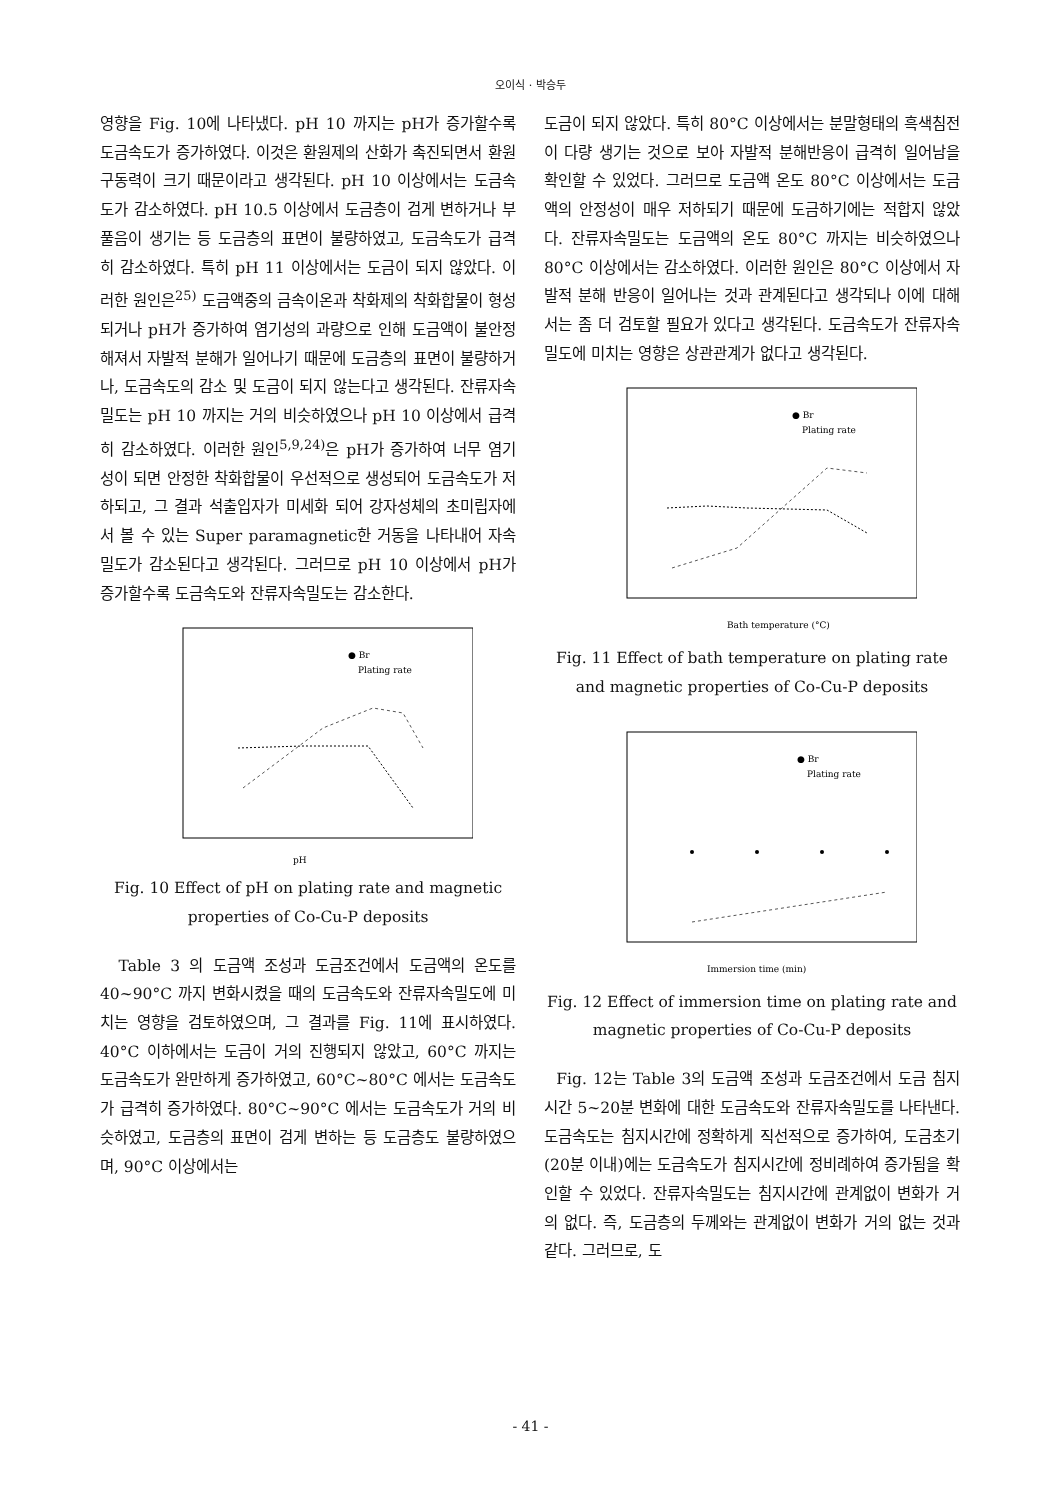오이식 · 박승두
영향을 Fig. 10에 나타냈다. pH 10 까지는 pH가 증가할수록 도금속도가 증가하였다. 이것은 환원제의 산화가 촉진되면서 환원구동력이 크기 때문이라고 생각된다. pH 10 이상에서는 도금속도가 감소하였다. pH 10.5 이상에서 도금층이 검게 변하거나 부풀음이 생기는 등 도금층의 표면이 불량하였고, 도금속도가 급격히 감소하였다. 특히 pH 11 이상에서는 도금이 되지 않았다. 이러한 원인은<sup>25)</sup> 도금액중의 금속이온과 착화제의 착화합물이 형성되거나 pH가 증가하여 염기성의 과량으로 인해 도금액이 불안정해져서 자발적 분해가 일어나기 때문에 도금층의 표면이 불량하거나, 도금속도의 감소 및 도금이 되지 않는다고 생각된다. 잔류자속밀도는 pH 10 까지는 거의 비슷하였으나 pH 10 이상에서 급격히 감소하였다. 이러한 원인<sup>5,9,24)</sup>은 pH가 증가하여 너무 염기성이 되면 안정한 착화합물이 우선적으로 생성되어 도금속도가 저하되고, 그 결과 석출입자가 미세화 되어 강자성체의 초미립자에서 볼 수 있는 Super paramagnetic한 거동을 나타내어 자속밀도가 감소된다고 생각된다. 그러므로 pH 10 이상에서 pH가 증가할수록 도금속도와 잔류자속밀도는 감소한다.
pH
● Br
Plating rate
Fig. 10 Effect of pH on plating rate and magnetic properties of Co-Cu-P deposits
Table 3 의 도금액 조성과 도금조건에서 도금액의 온도를 40~90°C 까지 변화시켰을 때의 도금속도와 잔류자속밀도에 미치는 영향을 검토하였으며, 그 결과를 Fig. 11에 표시하였다. 40°C 이하에서는 도금이 거의 진행되지 않았고, 60°C 까지는 도금속도가 완만하게 증가하였고, 60°C~80°C 에서는 도금속도가 급격히 증가하였다. 80°C~90°C 에서는 도금속도가 거의 비슷하였고, 도금층의 표면이 검게 변하는 등 도금층도 불량하였으며, 90°C 이상에서는
도금이 되지 않았다. 특히 80°C 이상에서는 분말형태의 흑색침전이 다량 생기는 것으로 보아 자발적 분해반응이 급격히 일어남을 확인할 수 있었다. 그러므로 도금액 온도 80°C 이상에서는 도금액의 안정성이 매우 저하되기 때문에 도금하기에는 적합지 않았다. 잔류자속밀도는 도금액의 온도 80°C 까지는 비슷하였으나 80°C 이상에서는 감소하였다. 이러한 원인은 80°C 이상에서 자발적 분해 반응이 일어나는 것과 관계된다고 생각되나 이에 대해서는 좀 더 검토할 필요가 있다고 생각된다. 도금속도가 잔류자속밀도에 미치는 영향은 상관관계가 없다고 생각된다.
Bath temperature (°C)
● Br
Plating rate
Fig. 11 Effect of bath temperature on plating rate and magnetic properties of Co-Cu-P deposits
Immersion time (min)
● Br
Plating rate
Fig. 12 Effect of immersion time on plating rate and magnetic properties of Co-Cu-P deposits
Fig. 12는 Table 3의 도금액 조성과 도금조건에서 도금 침지시간 5~20분 변화에 대한 도금속도와 잔류자속밀도를 나타낸다. 도금속도는 침지시간에 정확하게 직선적으로 증가하여, 도금초기(20분 이내)에는 도금속도가 침지시간에 정비례하여 증가됨을 확인할 수 있었다. 잔류자속밀도는 침지시간에 관계없이 변화가 거의 없다. 즉, 도금층의 두께와는 관계없이 변화가 거의 없는 것과 같다. 그러므로, 도
- 41 -